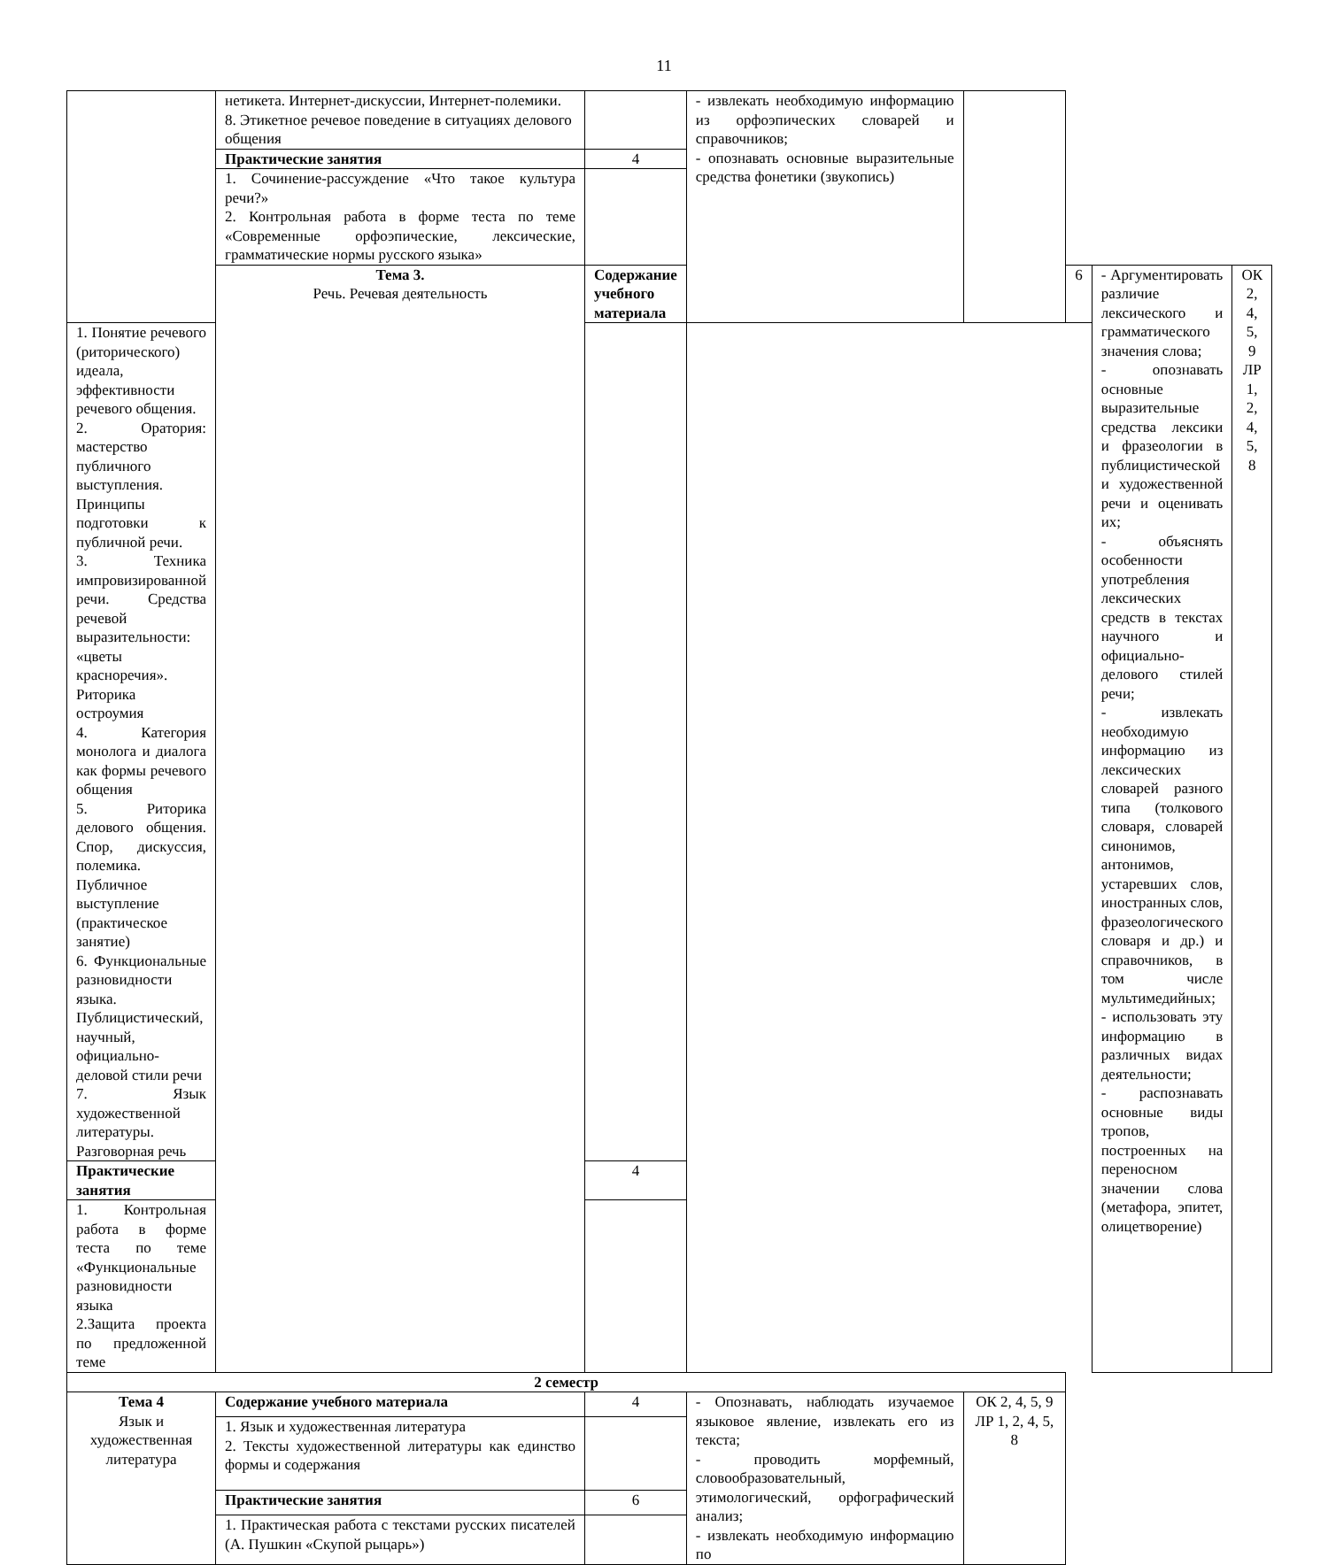11
| | нетикета. Интернет-дискуссии, Интернет-полемики. 8. Этикетное речевое поведение в ситуациях делового общения | | - извлекать необходимую информацию из орфоэпических словарей и справочников; - опознавать основные выразительные средства фонетики (звукопись) | | | | |
| | Практические занятия | 4 | | | | | |
| | 1. Сочинение-рассуждение «Что такое культура речи?» 2. Контрольная работа в форме теста по теме «Современные орфоэпические, лексические, грамматические нормы русского языка» | | | | | | |
| | Тема 3. Речь. Речевая деятельность | Содержание учебного материала | | | 6 | - Аргументировать различие лексического и грамматического значения слова; - опознавать основные выразительные средства лексики и фразеологии в публицистической и художественной речи и оценивать их; - объяснять особенности употребления лексических средств в текстах научного и официально-делового стилей речи; - извлекать необходимую информацию из лексических словарей разного типа (толкового словаря, словарей синонимов, антонимов, устаревших слов, иностранных слов, фразеологического словаря и др.) и справочников, в том числе мультимедийных; - использовать эту информацию в различных видах деятельности; - распознавать основные виды тропов, построенных на переносном значении слова (метафора, эпитет, олицетворение) | ОК 2, 4, 5, 9 ЛР 1, 2, 4, 5, 8 |
| 1. Понятие речевого (риторического) идеала, эффективности речевого общения. 2. Оратория: мастерство публичного выступления. Принципы подготовки к публичной речи. 3. Техника импровизированной речи. Средства речевой выразительности: «цветы красноречия». Риторика остроумия 4. Категория монолога и диалога как формы речевого общения 5. Риторика делового общения. Спор, дискуссия, полемика. Публичное выступление (практическое занятие) 6. Функциональные разновидности языка. Публицистический, научный, официально-деловой стили речи 7. Язык художественной литературы. Разговорная речь | | | | | | | |
| Практические занятия | | 4 | | | | | |
| 1. Контрольная работа в форме теста по теме «Функциональные разновидности языка 2.Защита проекта по предложенной теме | | | | | | | |
| 2 семестр | | | | | | | |
| Тема 4 Язык и художественная литература | Содержание учебного материала | 4 | - Опознавать, наблюдать изучаемое языковое явление, извлекать его из текста; - проводить морфемный, словообразовательный, этимологический, орфографический анализ; - извлекать необходимую информацию по | ОК 2, 4, 5, 9 ЛР 1, 2, 4, 5, 8 | | | |
| | 1. Язык и художественная литература 2. Тексты художественной литературы как единство формы и содержания | | | | | | |
| | Практические занятия | 6 | | | | | |
| | 1. Практическая работа с текстами русских писателей (А. Пушкин «Скупой рыцарь») | | | | | | |